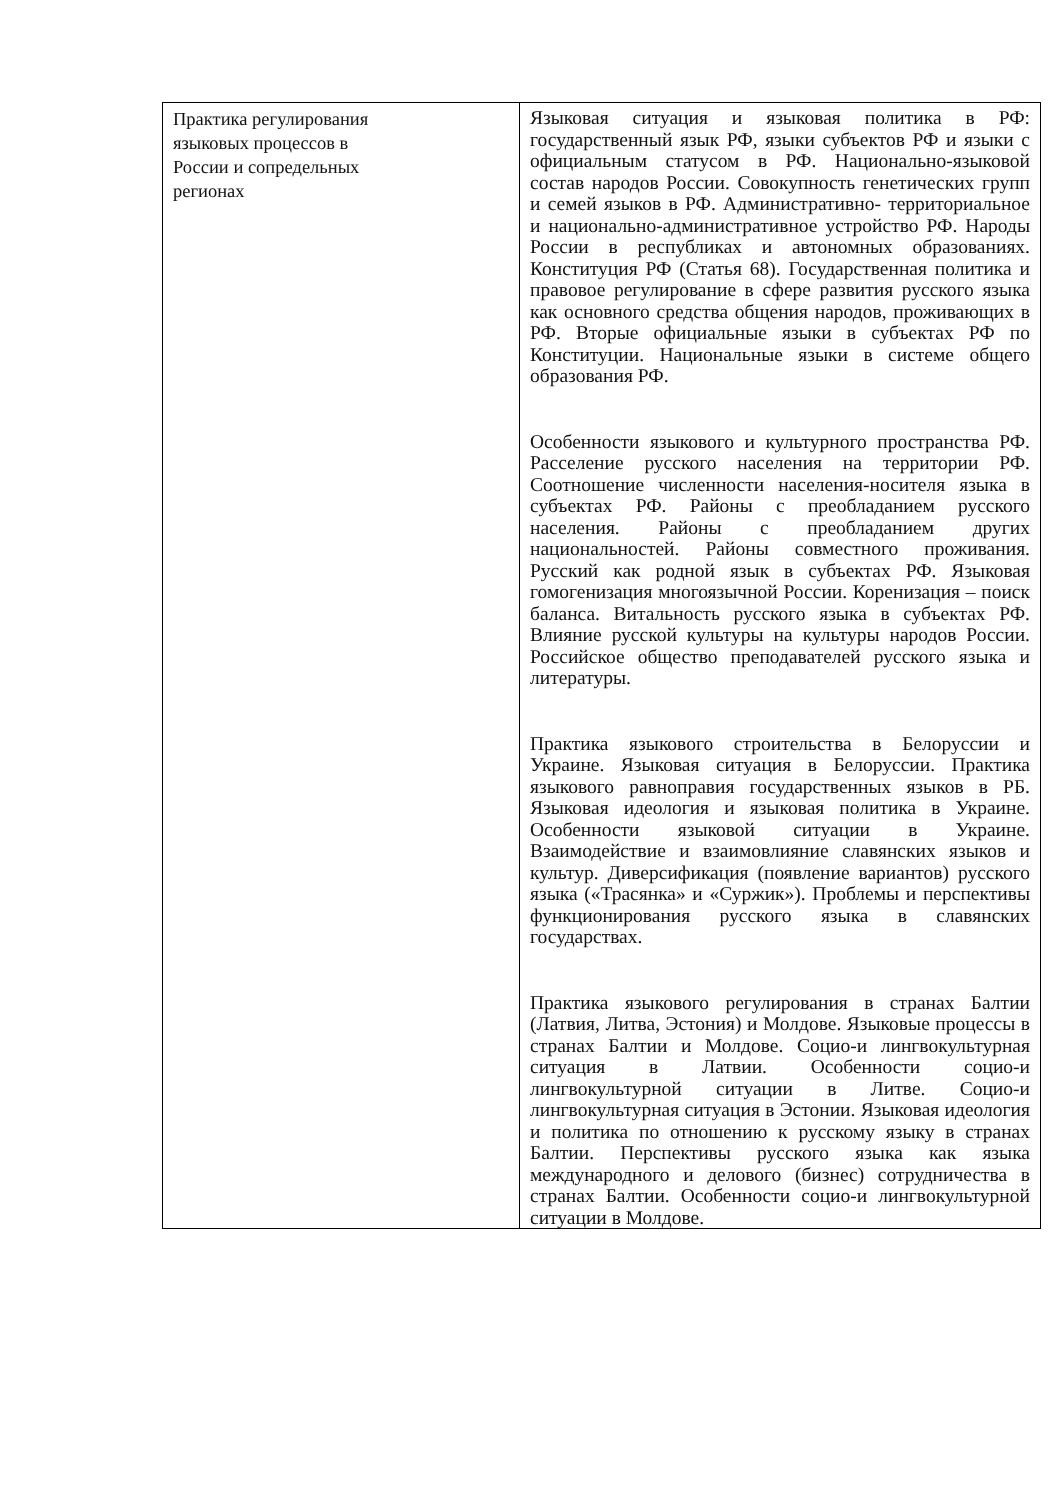| Практика регулирования языковых процессов в России и сопредельных регионах | Языковая ситуация и языковая политика в РФ: государственный язык РФ, языки субъектов РФ и языки с официальным статусом в РФ. Национально-языковой состав народов России. Совокупность генетических групп и семей языков в РФ. Административно- территориальное и национально-административное устройство РФ. Народы России в республиках и автономных образованиях. Конституция РФ (Статья 68). Государственная политика и правовое регулирование в сфере развития русского языка как основного средства общения народов, проживающих в РФ. Вторые официальные языки в субъектах РФ по Конституции. Национальные языки в системе общего образования РФ. Особенности языкового и культурного пространства РФ. Расселение русского населения на территории РФ. Соотношение численности населения-носителя языка в субъектах РФ. Районы с преобладанием русского населения. Районы с преобладанием других национальностей. Районы совместного проживания. Русский как родной язык в субъектах РФ. Языковая гомогенизация многоязычной России. Коренизация – поиск баланса. Витальность русского языка в субъектах РФ. Влияние русской культуры на культуры народов России. Российское общество преподавателей русского языка и литературы. Практика языкового строительства в Белоруссии и Украине. Языковая ситуация в Белоруссии. Практика языкового равноправия государственных языков в РБ. Языковая идеология и языковая политика в Украине. Особенности языковой ситуации в Украине. Взаимодействие и взаимовлияние славянских языков и культур. Диверсификация (появление вариантов) русского языка («Трасянка» и «Суржик»). Проблемы и перспективы функционирования русского языка в славянских государствах. Практика языкового регулирования в странах Балтии (Латвия, Литва, Эстония) и Молдове. Языковые процессы в странах Балтии и Молдове. Социо-и лингвокультурная ситуация в Латвии. Особенности социо-и лингвокультурной ситуации в Литве. Социо-и лингвокультурная ситуация в Эстонии. Языковая идеология и политика по отношению к русскому языку в странах Балтии. Перспективы русского языка как языка международного и делового (бизнес) сотрудничества в странах Балтии. Особенности социо-и лингвокультурной ситуации в Молдове. |